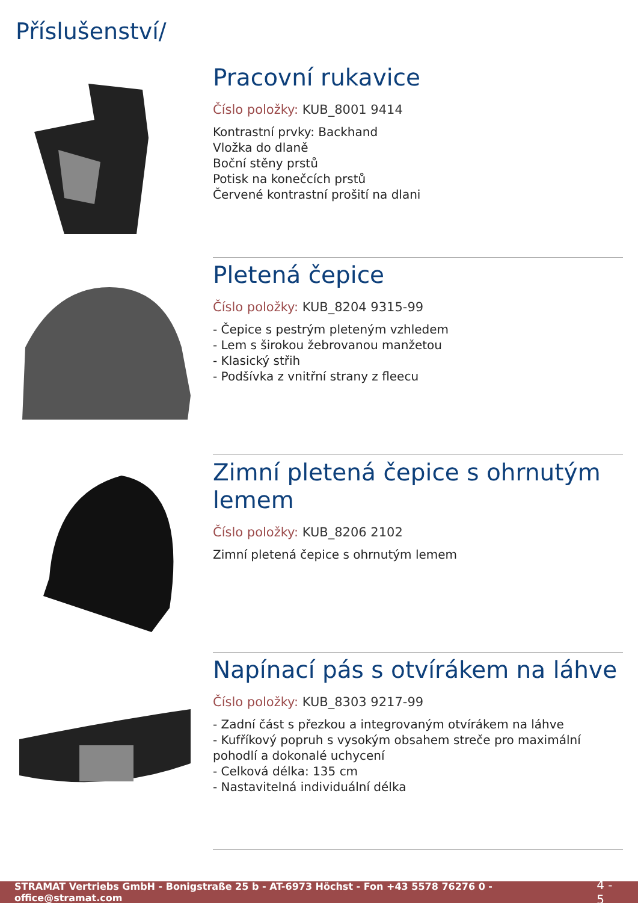Příslušenství/
Pracovní rukavice
Číslo položky: KUB_8001 9414
Kontrastní prvky: Backhand
Vložka do dlaně
Boční stěny prstů
Potisk na konečcích prstů
Červené kontrastní prošití na dlani
Pletená čepice
Číslo položky: KUB_8204 9315-99
- Čepice s pestrým pleteným vzhledem
- Lem s širokou žebrovanou manžetou
- Klasický střih
- Podšívka z vnitřní strany z fleecu
Zimní pletená čepice s ohrnutým lemem
Číslo položky: KUB_8206 2102
Zimní pletená čepice s ohrnutým lemem
Napínací pás s otvírákem na láhve
Číslo položky: KUB_8303 9217-99
- Zadní část s přezkou a integrovaným otvírákem na láhve
- Kufříkový popruh s vysokým obsahem streče pro maximální pohodlí a dokonalé uchycení
- Celková délka: 135 cm
- Nastavitelná individuální délka
STRAMAT Vertriebs GmbH - Bonigstraße 25 b - AT-6973 Höchst - Fon +43 5578 76276 0 - office@stramat.com 4 - 5